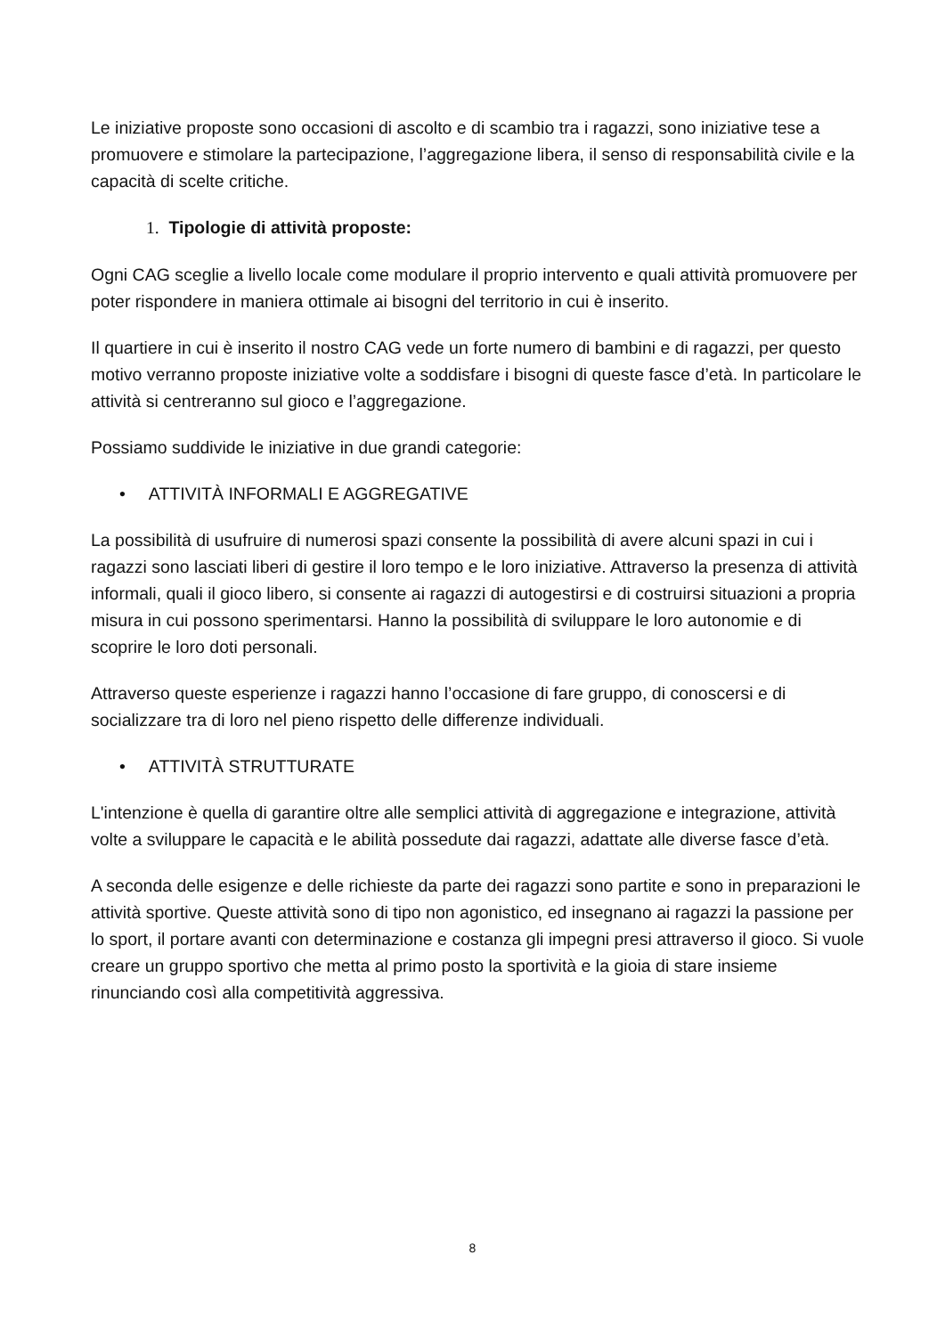Le iniziative proposte sono occasioni di ascolto e di scambio tra i ragazzi, sono iniziative tese a promuovere e stimolare la partecipazione, l’aggregazione libera, il senso di responsabilità civile e la capacità di scelte critiche.
1. Tipologie di attività proposte:
Ogni CAG sceglie a livello locale come modulare il proprio intervento e quali attività promuovere per poter rispondere in maniera ottimale ai bisogni del territorio in cui è inserito.
Il quartiere in cui è inserito il nostro CAG vede un forte numero di bambini e di ragazzi, per questo motivo verranno proposte iniziative volte a soddisfare i bisogni di queste fasce d’età. In particolare le attività si centreranno sul gioco e l’aggregazione.
Possiamo suddivide le iniziative in due grandi categorie:
• ATTIVITÀ INFORMALI E AGGREGATIVE
La possibilità di usufruire di numerosi spazi consente la possibilità di avere alcuni spazi in cui i ragazzi sono lasciati liberi di gestire il loro tempo e le loro iniziative. Attraverso la presenza di attività informali, quali il gioco libero, si consente ai ragazzi di autogestirsi e di costruirsi situazioni a propria misura in cui possono sperimentarsi. Hanno la possibilità di sviluppare le loro autonomie e di scoprire le loro doti personali.
Attraverso queste esperienze i ragazzi hanno l’occasione di fare gruppo, di conoscersi e di socializzare tra di loro nel pieno rispetto delle differenze individuali.
• ATTIVITÀ STRUTTURATE
L'intenzione è quella di garantire oltre alle semplici attività di aggregazione e integrazione, attività volte a sviluppare le capacità e le abilità possedute dai ragazzi, adattate alle diverse fasce d’età.
A seconda delle esigenze e delle richieste da parte dei ragazzi sono partite e sono in preparazioni le attività sportive. Queste attività sono di tipo non agonistico, ed insegnano ai ragazzi la passione per lo sport, il portare avanti con determinazione e costanza gli impegni presi attraverso il gioco. Si vuole creare un gruppo sportivo che metta al primo posto la sportività e la gioia di stare insieme rinunciando così alla competitività aggressiva.
8